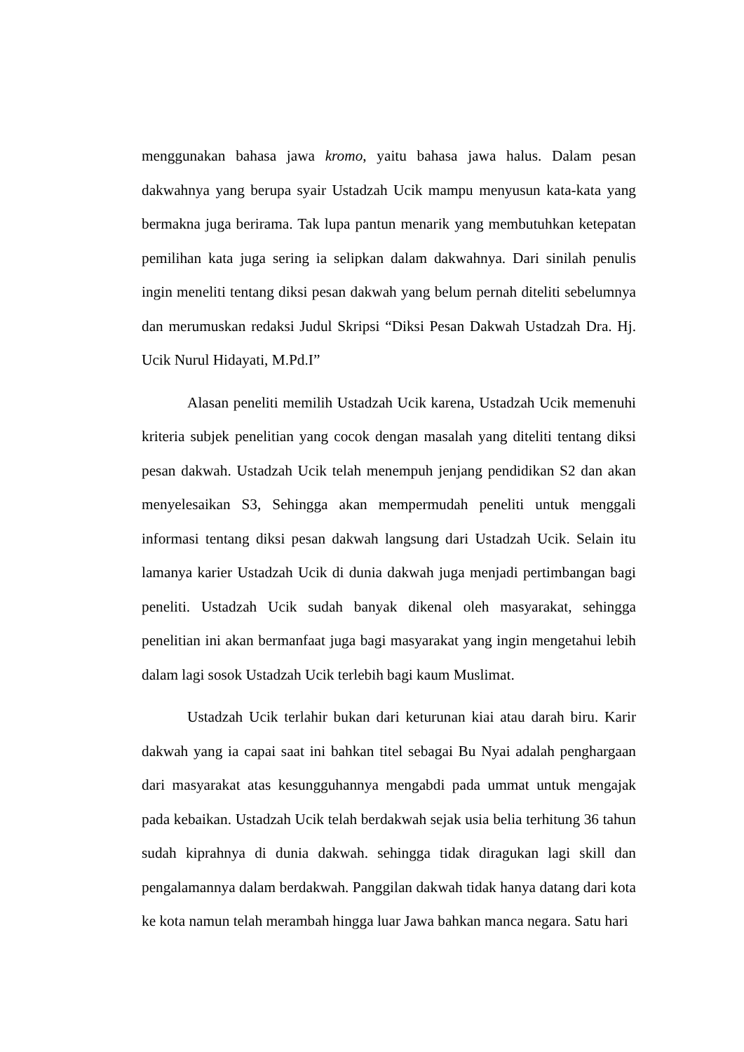menggunakan bahasa jawa kromo, yaitu bahasa jawa halus. Dalam pesan dakwahnya yang berupa syair Ustadzah Ucik mampu menyusun kata-kata yang bermakna juga berirama. Tak lupa pantun menarik yang membutuhkan ketepatan pemilihan kata juga sering ia selipkan dalam dakwahnya. Dari sinilah penulis ingin meneliti tentang diksi pesan dakwah yang belum pernah diteliti sebelumnya dan merumuskan redaksi Judul Skripsi “Diksi Pesan Dakwah Ustadzah Dra. Hj. Ucik Nurul Hidayati, M.Pd.I”
Alasan peneliti memilih Ustadzah Ucik karena, Ustadzah Ucik memenuhi kriteria subjek penelitian yang cocok dengan masalah yang diteliti tentang diksi pesan dakwah. Ustadzah Ucik telah menempuh jenjang pendidikan S2 dan akan menyelesaikan S3, Sehingga akan mempermudah peneliti untuk menggali informasi tentang diksi pesan dakwah langsung dari Ustadzah Ucik. Selain itu lamanya karier Ustadzah Ucik di dunia dakwah juga menjadi pertimbangan bagi peneliti. Ustadzah Ucik sudah banyak dikenal oleh masyarakat, sehingga penelitian ini akan bermanfaat juga bagi masyarakat yang ingin mengetahui lebih dalam lagi sosok Ustadzah Ucik terlebih bagi kaum Muslimat.
Ustadzah Ucik terlahir bukan dari keturunan kiai atau darah biru. Karir dakwah yang ia capai saat ini bahkan titel sebagai Bu Nyai adalah penghargaan dari masyarakat atas kesungguhannya mengabdi pada ummat untuk mengajak pada kebaikan. Ustadzah Ucik telah berdakwah sejak usia belia terhitung 36 tahun sudah kiprahnya di dunia dakwah. sehingga tidak diragukan lagi skill dan pengalamannya dalam berdakwah. Panggilan dakwah tidak hanya datang dari kota ke kota namun telah merambah hingga luar Jawa bahkan manca negara. Satu hari